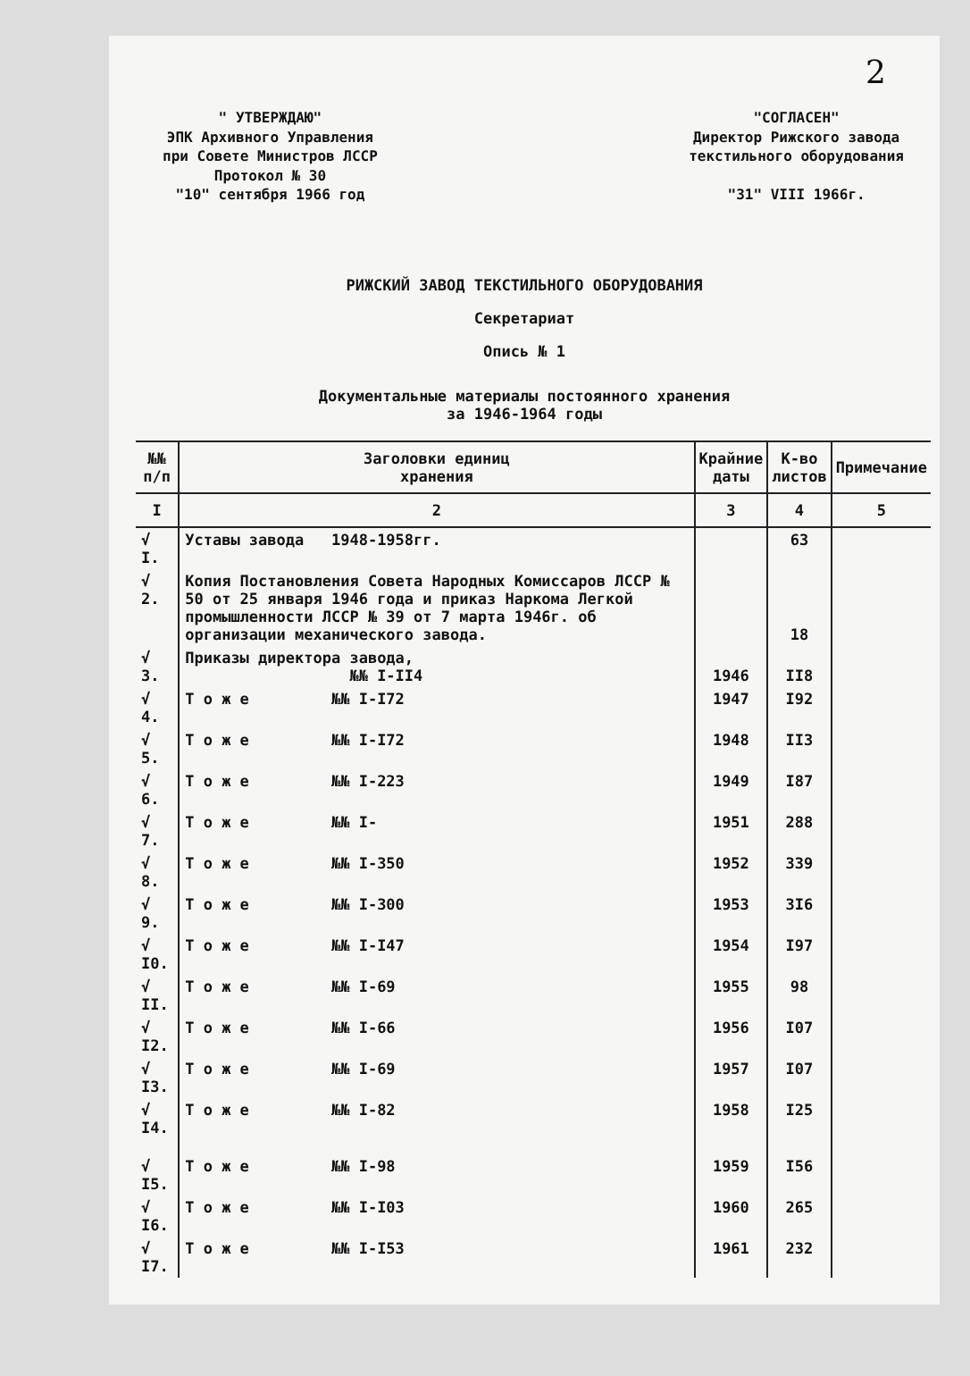2
" УТВЕРЖДАЮ"
ЭПК Архивного Управления
при Совете Министров ЛССР
Протокол № 30
"10" сентября 1966 год
"СОГЛАСЕН"
Директор Рижского завода
текстильного оборудования
"31" VIII 1966г.
РИЖСКИЙ ЗАВОД ТЕКСТИЛЬНОГО ОБОРУДОВАНИЯ
Секретариат
Опись № 1
Документальные материалы постоянного хранения
за 1946-1964 годы
| №№ п/п | Заголовки единиц хранения | Крайние даты | К-во листов | Примечание |
| --- | --- | --- | --- | --- |
| I | 2 | 3 | 4 | 5 |
| √ I. | Уставы завода 1948-1958гг. | | 63 | |
| √ 2. | Копия Постановления Совета Народных Комиссаров ЛССР № 50 от 25 января 1946 года и приказ Наркома Легкой промышленности ЛССР № 39 от 7 марта 1946г. об организации механического завода. | | 18 | |
| √ 3. | Приказы директора завода, №№ I-II4 | 1946 | II8 | |
| √ 4. | Т о ж е №№ I-I72 | 1947 | I92 | |
| √ 5. | Т о ж е №№ I-I72 | 1948 | II3 | |
| √ 6. | Т о ж е №№ I-223 | 1949 | I87 | |
| √ 7. | Т о ж е №№ I- | 1951 | 288 | |
| √ 8. | Т о ж е №№ I-350 | 1952 | 339 | |
| √ 9. | Т о ж е №№ I-300 | 1953 | 3I6 | |
| √ I0. | Т о ж е №№ I-I47 | 1954 | I97 | |
| √ II. | Т о ж е №№ I-69 | 1955 | 98 | |
| √ I2. | Т о ж е №№ I-66 | 1956 | I07 | |
| √ I3. | Т о ж е №№ I-69 | 1957 | I07 | |
| √ I4. | Т о ж е №№ I-82 | 1958 | I25 | |
| √ I5. | Т о ж е №№ I-98 | 1959 | I56 | |
| √ I6. | Т о ж е №№ I-I03 | 1960 | 265 | |
| √ I7. | Т о ж е №№ I-I53 | 1961 | 232 | |